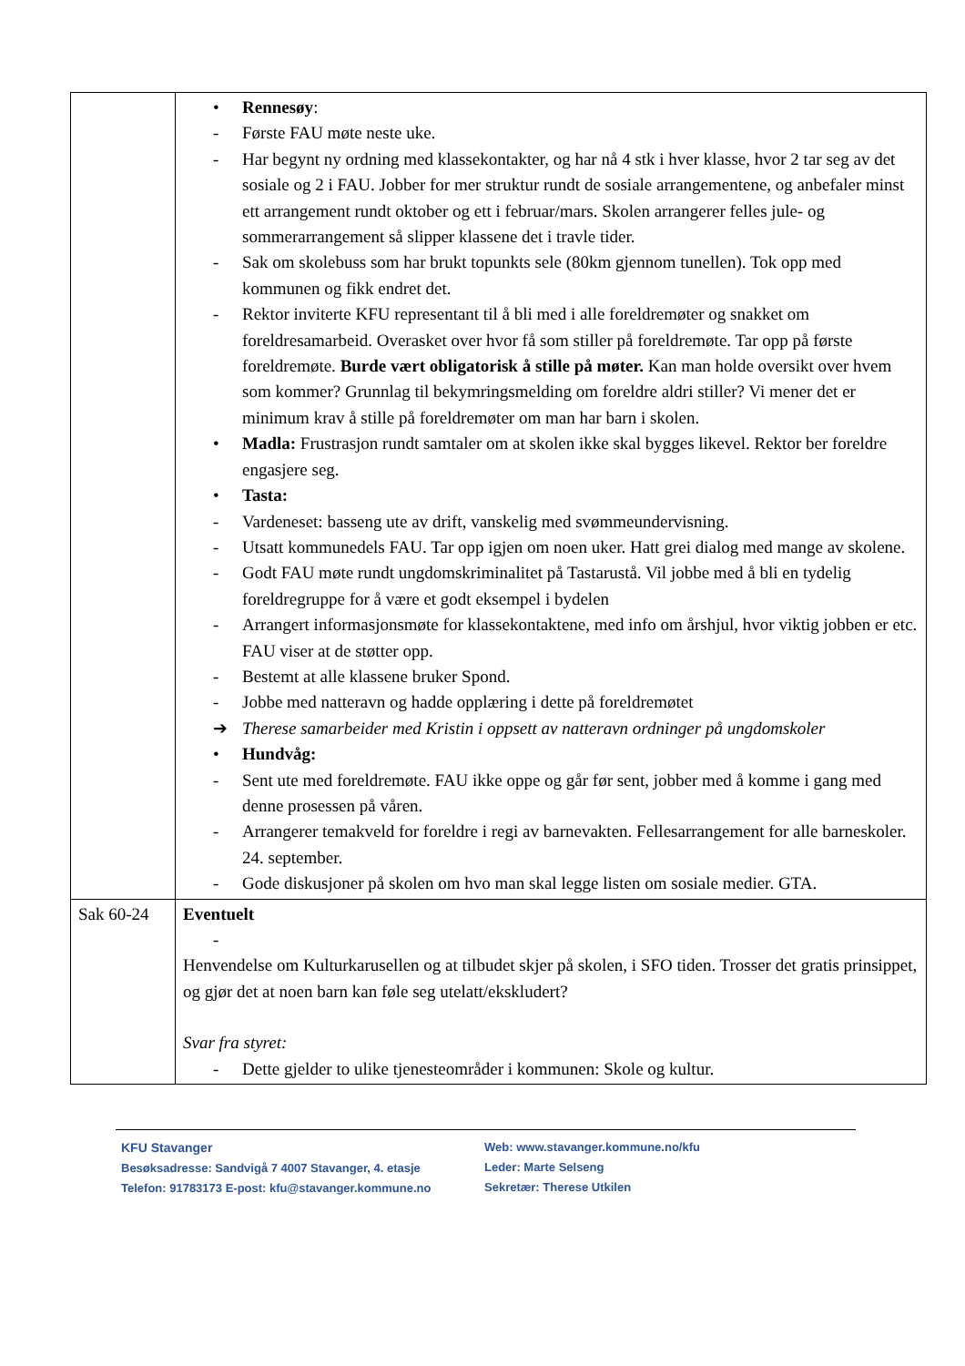| | • Rennesøy : - Første FAU møte neste uke. - Har begynt ny ordning med klassekontakter, og har nå 4 stk i hver klasse, hvor 2 tar seg av det sosiale og 2 i FAU. Jobber for mer struktur rundt de sosiale arrangementene, og anbefaler minst ett arrangement rundt oktober og ett i februar/mars. Skolen arrangerer felles jule- og sommerarrangement så slipper klassene det i travle tider. - Sak om skolebuss som har brukt topunkts sele (80km gjennom tunellen). Tok opp med kommunen og fikk endret det. - Rektor inviterte KFU representant til å bli med i alle foreldremøter og snakket om foreldresamarbeid. Overasket over hvor få som stiller på foreldremøte. Tar opp på første foreldremøte. Burde vært obligatorisk å stille på møter. Kan man holde oversikt over hvem som kommer? Grunnlag til bekymringsmelding om foreldre aldri stiller? Vi mener det er minimum krav å stille på foreldremøter om man har barn i skolen. • Madla: Frustrasjon rundt samtaler om at skolen ikke skal bygges likevel. Rektor ber foreldre engasjere seg. • Tasta: - Vardeneset: basseng ute av drift, vanskelig med svømmeundervisning. - Utsatt kommunedels FAU. Tar opp igjen om noen uker. Hatt grei dialog med mange av skolene. - Godt FAU møte rundt ungdomskriminalitet på Tastarustå. Vil jobbe med å bli en tydelig foreldregruppe for å være et godt eksempel i bydelen - Arrangert informasjonsmøte for klassekontaktene, med info om årshjul, hvor viktig jobben er etc. FAU viser at de støtter opp. - Bestemt at alle klassene bruker Spond. - Jobbe med natteravn og hadde opplæring i dette på foreldremøtet ➔ Therese samarbeider med Kristin i oppsett av natteravn ordninger på ungdomskoler • Hundvåg: - Sent ute med foreldremøte. FAU ikke oppe og går før sent, jobber med å komme i gang med denne prosessen på våren. - Arrangerer temakveld for foreldre i regi av barnevakten. Fellesarrangement for alle barneskoler. 24. september. - Gode diskusjoner på skolen om hvo man skal legge listen om sosiale medier. GTA. |
| Sak 60-24 | Eventuelt - Henvendelse om Kulturkarusellen og at tilbudet skjer på skolen, i SFO tiden. Trosser det gratis prinsippet, og gjør det at noen barn kan føle seg utelatt/ekskludert? Svar fra styret: - Dette gjelder to ulike tjenesteområder i kommunen: Skole og kultur. |
KFU Stavanger
Besøksadresse: Sandvigå 7 4007 Stavanger, 4. etasje
Telefon: 91783173 E-post: kfu@stavanger.kommune.no
Web: www.stavanger.kommune.no/kfu
Leder: Marte Selseng
Sekretær: Therese Utkilen